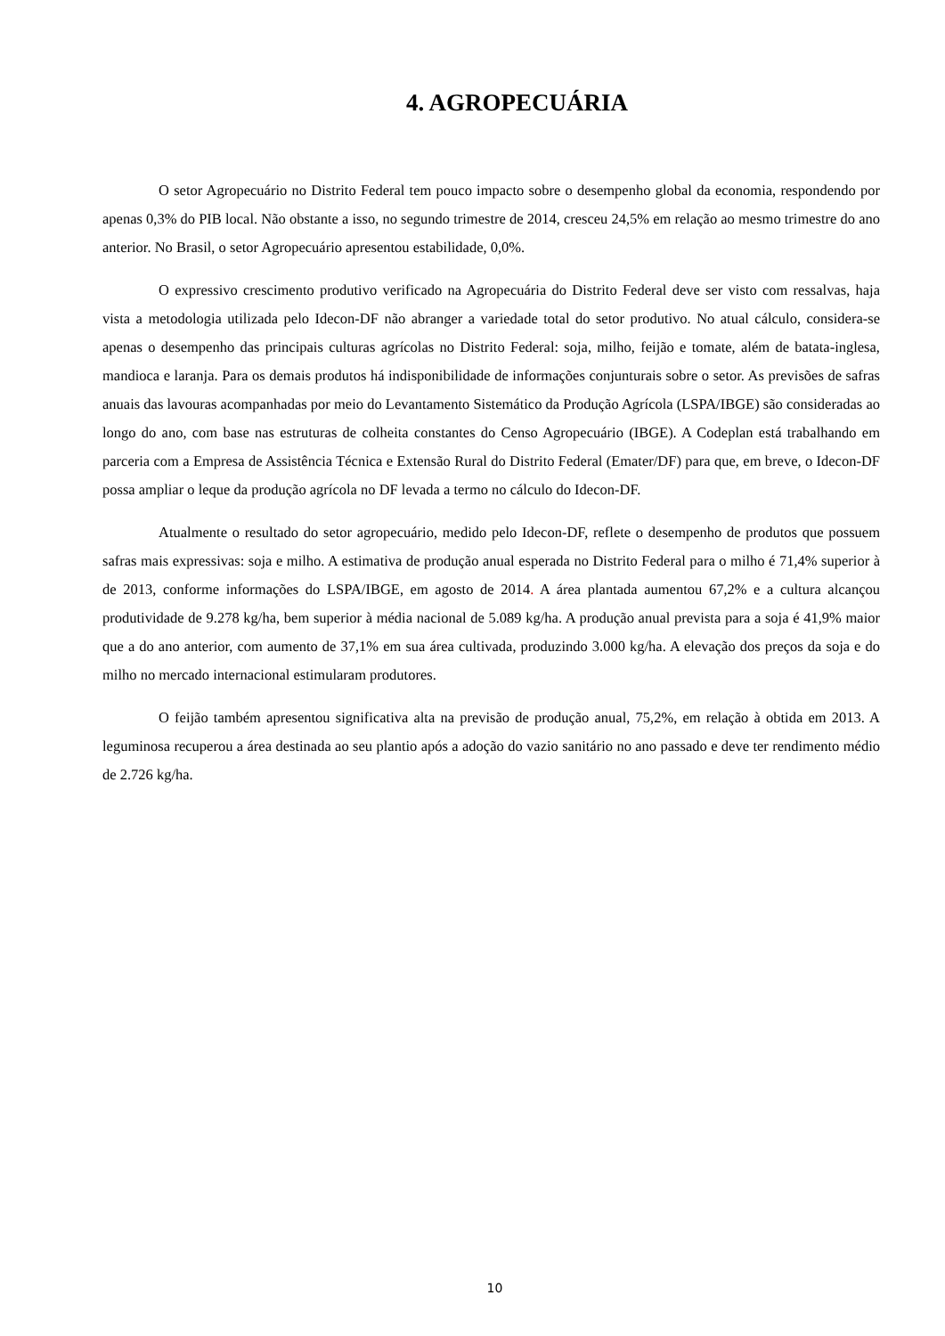4. AGROPECUÁRIA
O setor Agropecuário no Distrito Federal tem pouco impacto sobre o desempenho global da economia, respondendo por apenas 0,3% do PIB local. Não obstante a isso, no segundo trimestre de 2014, cresceu 24,5% em relação ao mesmo trimestre do ano anterior. No Brasil, o setor Agropecuário apresentou estabilidade, 0,0%.
O expressivo crescimento produtivo verificado na Agropecuária do Distrito Federal deve ser visto com ressalvas, haja vista a metodologia utilizada pelo Idecon-DF não abranger a variedade total do setor produtivo. No atual cálculo, considera-se apenas o desempenho das principais culturas agrícolas no Distrito Federal: soja, milho, feijão e tomate, além de batata-inglesa, mandioca e laranja. Para os demais produtos há indisponibilidade de informações conjunturais sobre o setor. As previsões de safras anuais das lavouras acompanhadas por meio do Levantamento Sistemático da Produção Agrícola (LSPA/IBGE) são consideradas ao longo do ano, com base nas estruturas de colheita constantes do Censo Agropecuário (IBGE). A Codeplan está trabalhando em parceria com a Empresa de Assistência Técnica e Extensão Rural do Distrito Federal (Emater/DF) para que, em breve, o Idecon-DF possa ampliar o leque da produção agrícola no DF levada a termo no cálculo do Idecon-DF.
Atualmente o resultado do setor agropecuário, medido pelo Idecon-DF, reflete o desempenho de produtos que possuem safras mais expressivas: soja e milho. A estimativa de produção anual esperada no Distrito Federal para o milho é 71,4% superior à de 2013, conforme informações do LSPA/IBGE, em agosto de 2014. A área plantada aumentou 67,2% e a cultura alcançou produtividade de 9.278 kg/ha, bem superior à média nacional de 5.089 kg/ha. A produção anual prevista para a soja é 41,9% maior que a do ano anterior, com aumento de 37,1% em sua área cultivada, produzindo 3.000 kg/ha. A elevação dos preços da soja e do milho no mercado internacional estimularam produtores.
O feijão também apresentou significativa alta na previsão de produção anual, 75,2%, em relação à obtida em 2013. A leguminosa recuperou a área destinada ao seu plantio após a adoção do vazio sanitário no ano passado e deve ter rendimento médio de 2.726 kg/ha.
10